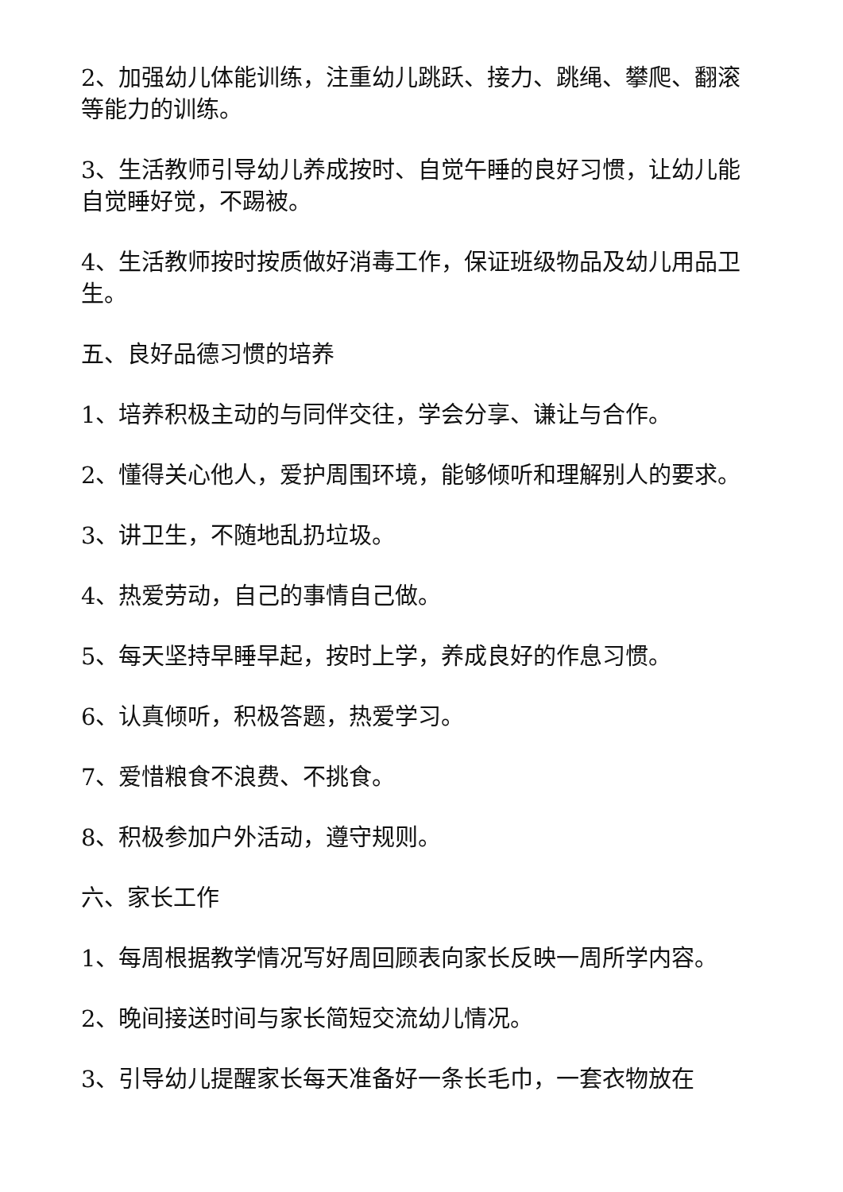2、加强幼儿体能训练，注重幼儿跳跃、接力、跳绳、攀爬、翻滚等能力的训练。
3、生活教师引导幼儿养成按时、自觉午睡的良好习惯，让幼儿能自觉睡好觉，不踢被。
4、生活教师按时按质做好消毒工作，保证班级物品及幼儿用品卫生。
五、良好品德习惯的培养
1、培养积极主动的与同伴交往，学会分享、谦让与合作。
2、懂得关心他人，爱护周围环境，能够倾听和理解别人的要求。
3、讲卫生，不随地乱扔垃圾。
4、热爱劳动，自己的事情自己做。
5、每天坚持早睡早起，按时上学，养成良好的作息习惯。
6、认真倾听，积极答题，热爱学习。
7、爱惜粮食不浪费、不挑食。
8、积极参加户外活动，遵守规则。
六、家长工作
1、每周根据教学情况写好周回顾表向家长反映一周所学内容。
2、晚间接送时间与家长简短交流幼儿情况。
3、引导幼儿提醒家长每天准备好一条长毛巾，一套衣物放在